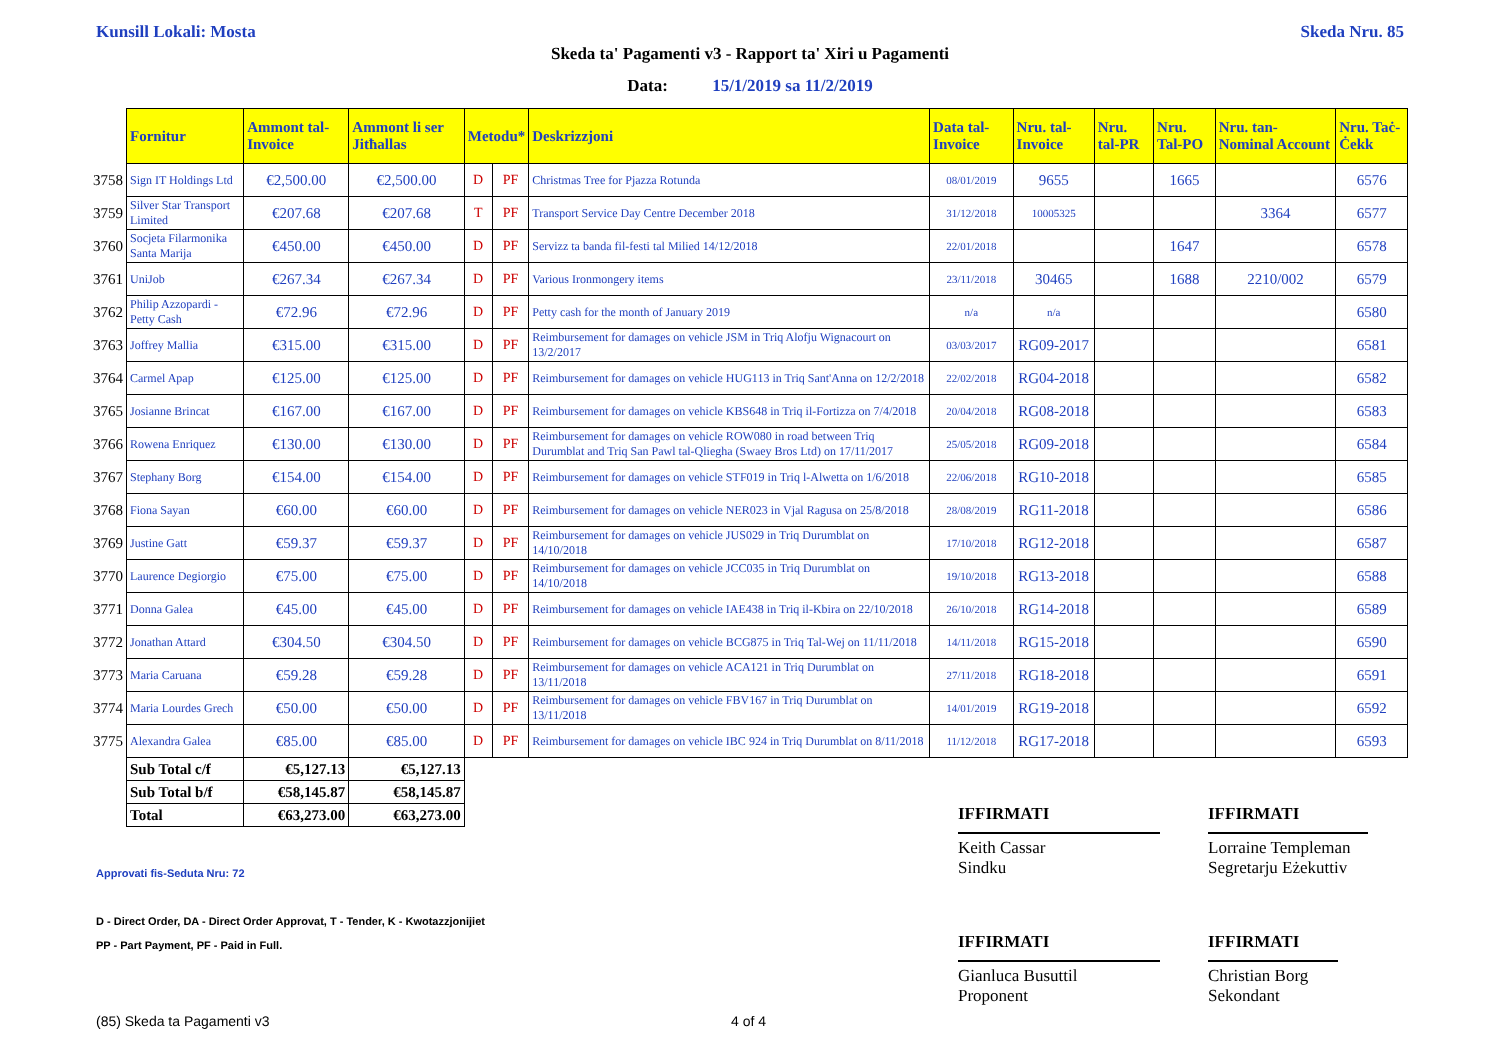Kunsill Lokali: Mosta Skeda Nru. 85
Skeda ta' Pagamenti v3 - Rapport ta' Xiri u Pagamenti
Data: 15/1/2019 sa 11/2/2019
| | Fornitur | Ammont tal-Invoice | Ammont li ser Jitħallas | Metodu* | | Deskrizzjoni | Data tal-Invoice | Nru. tal-Invoice | Nru. tal-PR | Nru. Tal-PO | Nru. tan-Nominal Account | Nru. Taċ-Ċekk |
| --- | --- | --- | --- | --- | --- | --- | --- | --- | --- | --- | --- | --- |
| 3758 | Sign IT Holdings Ltd | €2,500.00 | €2,500.00 | D | PF | Christmas Tree for Pjazza Rotunda | 08/01/2019 | 9655 | | 1665 | | 6576 |
| 3759 | Silver Star Transport Limited | €207.68 | €207.68 | T | PF | Transport Service Day Centre December 2018 | 31/12/2018 | 10005325 | | | 3364 | 6577 |
| 3760 | Socjeta Filarmonika Santa Marija | €450.00 | €450.00 | D | PF | Servizz ta banda fil-festi tal Milied 14/12/2018 | 22/01/2018 | | | 1647 | | 6578 |
| 3761 | UniJob | €267.34 | €267.34 | D | PF | Various Ironmongery items | 23/11/2018 | 30465 | | 1688 | 2210/002 | 6579 |
| 3762 | Philip Azzopardi - Petty Cash | €72.96 | €72.96 | D | PF | Petty cash for the month of January 2019 | n/a | n/a | | | | 6580 |
| 3763 | Joffrey Mallia | €315.00 | €315.00 | D | PF | Reimbursement for damages on vehicle JSM in Triq Alofju Wignacourt on 13/2/2017 | 03/03/2017 | RG09-2017 | | | | 6581 |
| 3764 | Carmel Apap | €125.00 | €125.00 | D | PF | Reimbursement for damages on vehicle HUG113 in Triq Sant'Anna on 12/2/2018 | 22/02/2018 | RG04-2018 | | | | 6582 |
| 3765 | Josianne Brincat | €167.00 | €167.00 | D | PF | Reimbursement for damages on vehicle KBS648 in Triq il-Fortizza on 7/4/2018 | 20/04/2018 | RG08-2018 | | | | 6583 |
| 3766 | Rowena Enriquez | €130.00 | €130.00 | D | PF | Reimbursement for damages on vehicle ROW080 in road between Triq Durumblat and Triq San Pawl tal-Qliegha (Swaey Bros Ltd) on 17/11/2017 | 25/05/2018 | RG09-2018 | | | | 6584 |
| 3767 | Stephany Borg | €154.00 | €154.00 | D | PF | Reimbursement for damages on vehicle STF019 in Triq l-Alwetta on 1/6/2018 | 22/06/2018 | RG10-2018 | | | | 6585 |
| 3768 | Fiona Sayan | €60.00 | €60.00 | D | PF | Reimbursement for damages on vehicle NER023 in Vjal Ragusa on 25/8/2018 | 28/08/2019 | RG11-2018 | | | | 6586 |
| 3769 | Justine Gatt | €59.37 | €59.37 | D | PF | Reimbursement for damages on vehicle JUS029 in Triq Durumblat on 14/10/2018 | 17/10/2018 | RG12-2018 | | | | 6587 |
| 3770 | Laurence Degiorgio | €75.00 | €75.00 | D | PF | Reimbursement for damages on vehicle JCC035 in Triq Durumblat on 14/10/2018 | 19/10/2018 | RG13-2018 | | | | 6588 |
| 3771 | Donna Galea | €45.00 | €45.00 | D | PF | Reimbursement for damages on vehicle IAE438 in Triq il-Kbira on 22/10/2018 | 26/10/2018 | RG14-2018 | | | | 6589 |
| 3772 | Jonathan Attard | €304.50 | €304.50 | D | PF | Reimbursement for damages on vehicle BCG875 in Triq Tal-Wej on 11/11/2018 | 14/11/2018 | RG15-2018 | | | | 6590 |
| 3773 | Maria Caruana | €59.28 | €59.28 | D | PF | Reimbursement for damages on vehicle ACA121 in Triq Durumblat on 13/11/2018 | 27/11/2018 | RG18-2018 | | | | 6591 |
| 3774 | Maria Lourdes Grech | €50.00 | €50.00 | D | PF | Reimbursement for damages on vehicle FBV167 in Triq Durumblat on 13/11/2018 | 14/01/2019 | RG19-2018 | | | | 6592 |
| 3775 | Alexandra Galea | €85.00 | €85.00 | D | PF | Reimbursement for damages on vehicle IBC 924 in Triq Durumblat on 8/11/2018 | 11/12/2018 | RG17-2018 | | | | 6593 |
| | Sub Total c/f | €5,127.13 | €5,127.13 | | | | | | | | | |
| | Sub Total b/f | €58,145.87 | €58,145.87 | | | | | | | | | |
| | Total | €63,273.00 | €63,273.00 | | | | | | | | | |
Approvati fis-Seduta Nru: 72
D - Direct Order, DA - Direct Order Approvat, T - Tender, K - Kwotazzjonijiet
PP - Part Payment, PF - Paid in Full.
(85) Skeda ta Pagamenti v3 4 of 4
IFFIRMATI
Keith Cassar
Sindku
IFFIRMATI
Lorraine Templeman
Segretarju Eżekuttiv
IFFIRMATI
Gianluca Busuttil
Proponent
IFFIRMATI
Christian Borg
Sekondant